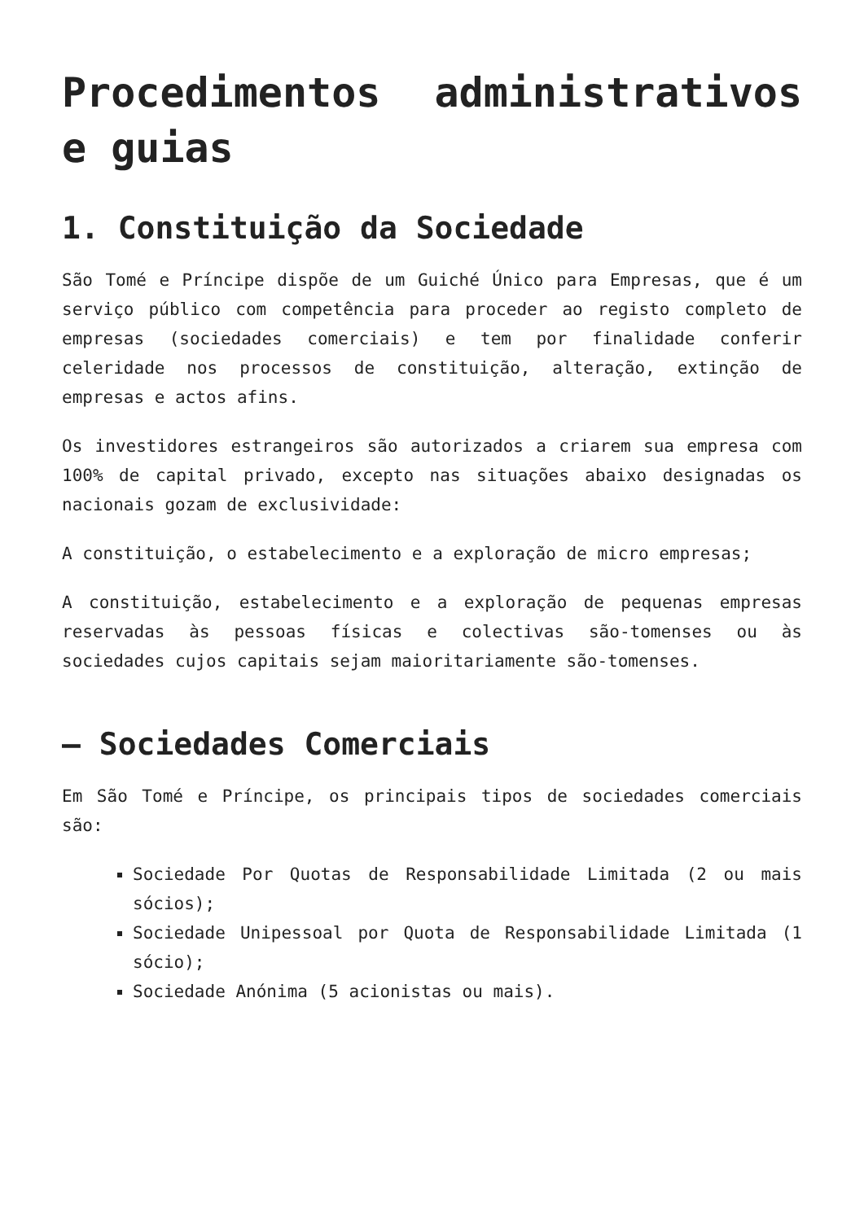Procedimentos administrativos e guias
1. Constituição da Sociedade
São Tomé e Príncipe dispõe de um Guiché Único para Empresas, que é um serviço público com competência para proceder ao registo completo de empresas (sociedades comerciais) e tem por finalidade conferir celeridade nos processos de constituição, alteração, extinção de empresas e actos afins.
Os investidores estrangeiros são autorizados a criarem sua empresa com 100% de capital privado, excepto nas situações abaixo designadas os nacionais gozam de exclusividade:
A constituição, o estabelecimento e a exploração de micro empresas;
A constituição, estabelecimento e a exploração de pequenas empresas reservadas às pessoas físicas e colectivas são-tomenses ou às sociedades cujos capitais sejam maioritariamente são-tomenses.
– Sociedades Comerciais
Em São Tomé e Príncipe, os principais tipos de sociedades comerciais são:
Sociedade Por Quotas de Responsabilidade Limitada (2 ou mais sócios);
Sociedade Unipessoal por Quota de Responsabilidade Limitada (1 sócio);
Sociedade Anónima (5 acionistas ou mais).